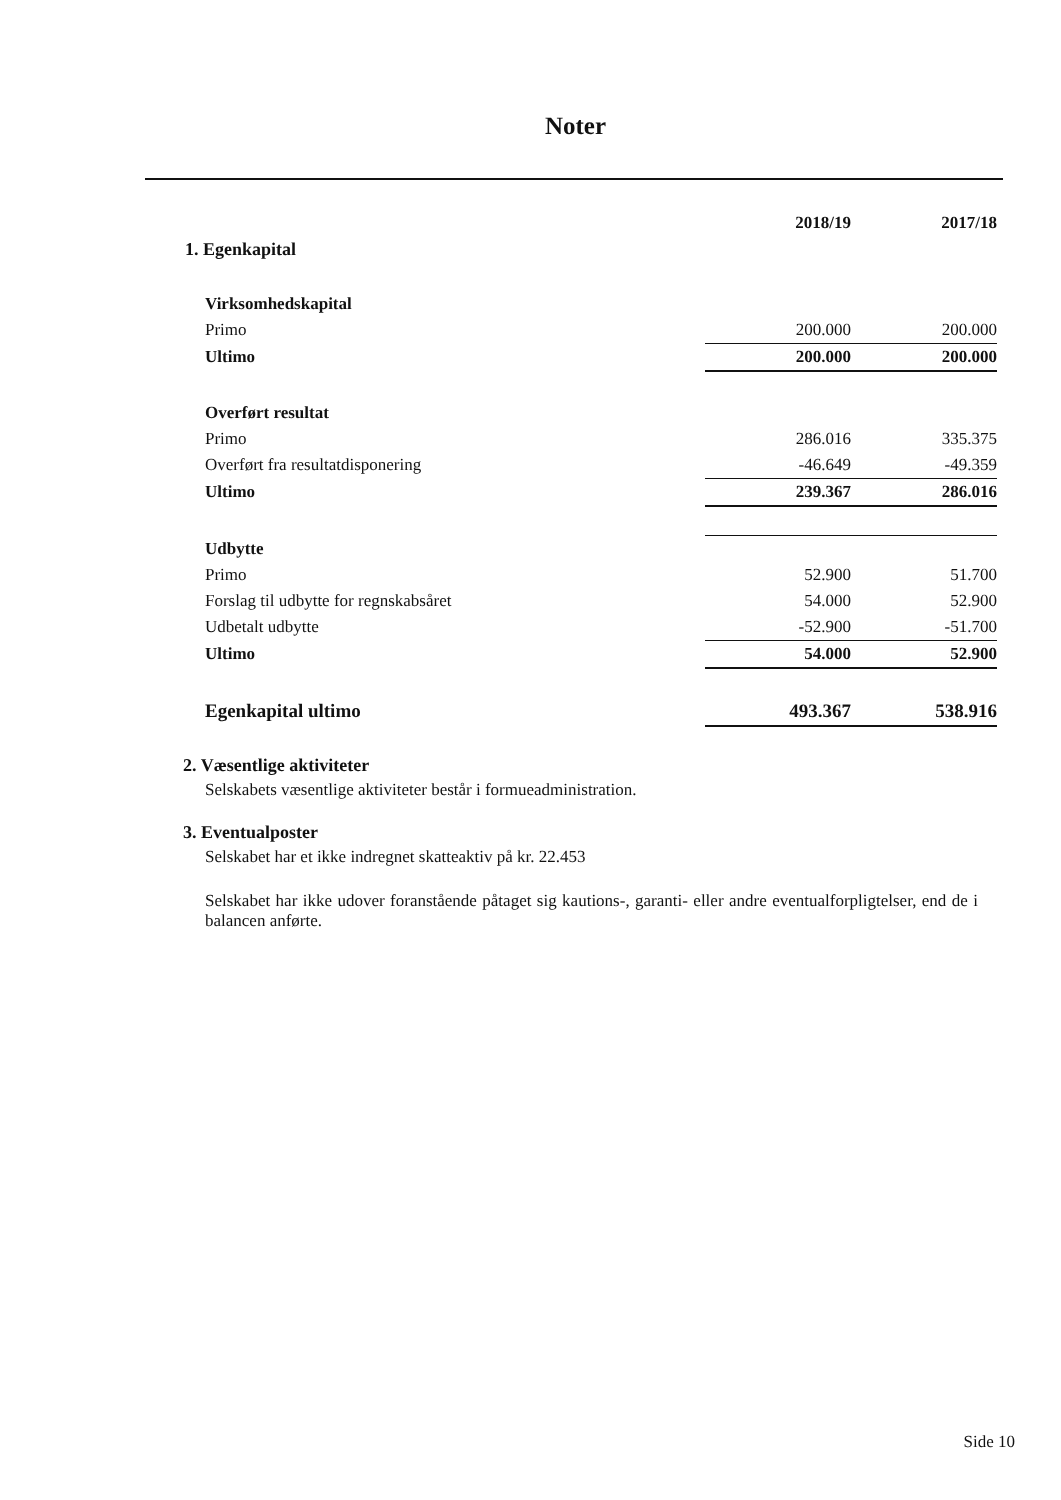Noter
| | 2018/19 | 2017/18 |
| --- | --- | --- |
| 1. Egenkapital | | |
| Virksomhedskapital | | |
| Primo | 200.000 | 200.000 |
| Ultimo | 200.000 | 200.000 |
| Overført resultat | | |
| Primo | 286.016 | 335.375 |
| Overført fra resultatdisponering | -46.649 | -49.359 |
| Ultimo | 239.367 | 286.016 |
| Udbytte | | |
| Primo | 52.900 | 51.700 |
| Forslag til udbytte for regnskabsåret | 54.000 | 52.900 |
| Udbetalt udbytte | -52.900 | -51.700 |
| Ultimo | 54.000 | 52.900 |
| Egenkapital ultimo | 493.367 | 538.916 |
2. Væsentlige aktiviteter
Selskabets væsentlige aktiviteter består i formueadministration.
3. Eventualposter
Selskabet har et ikke indregnet skatteaktiv på kr. 22.453
Selskabet har ikke udover foranstående påtaget sig kautions-, garanti- eller andre eventualforpligtelser, end de i balancen anførte.
Side 10